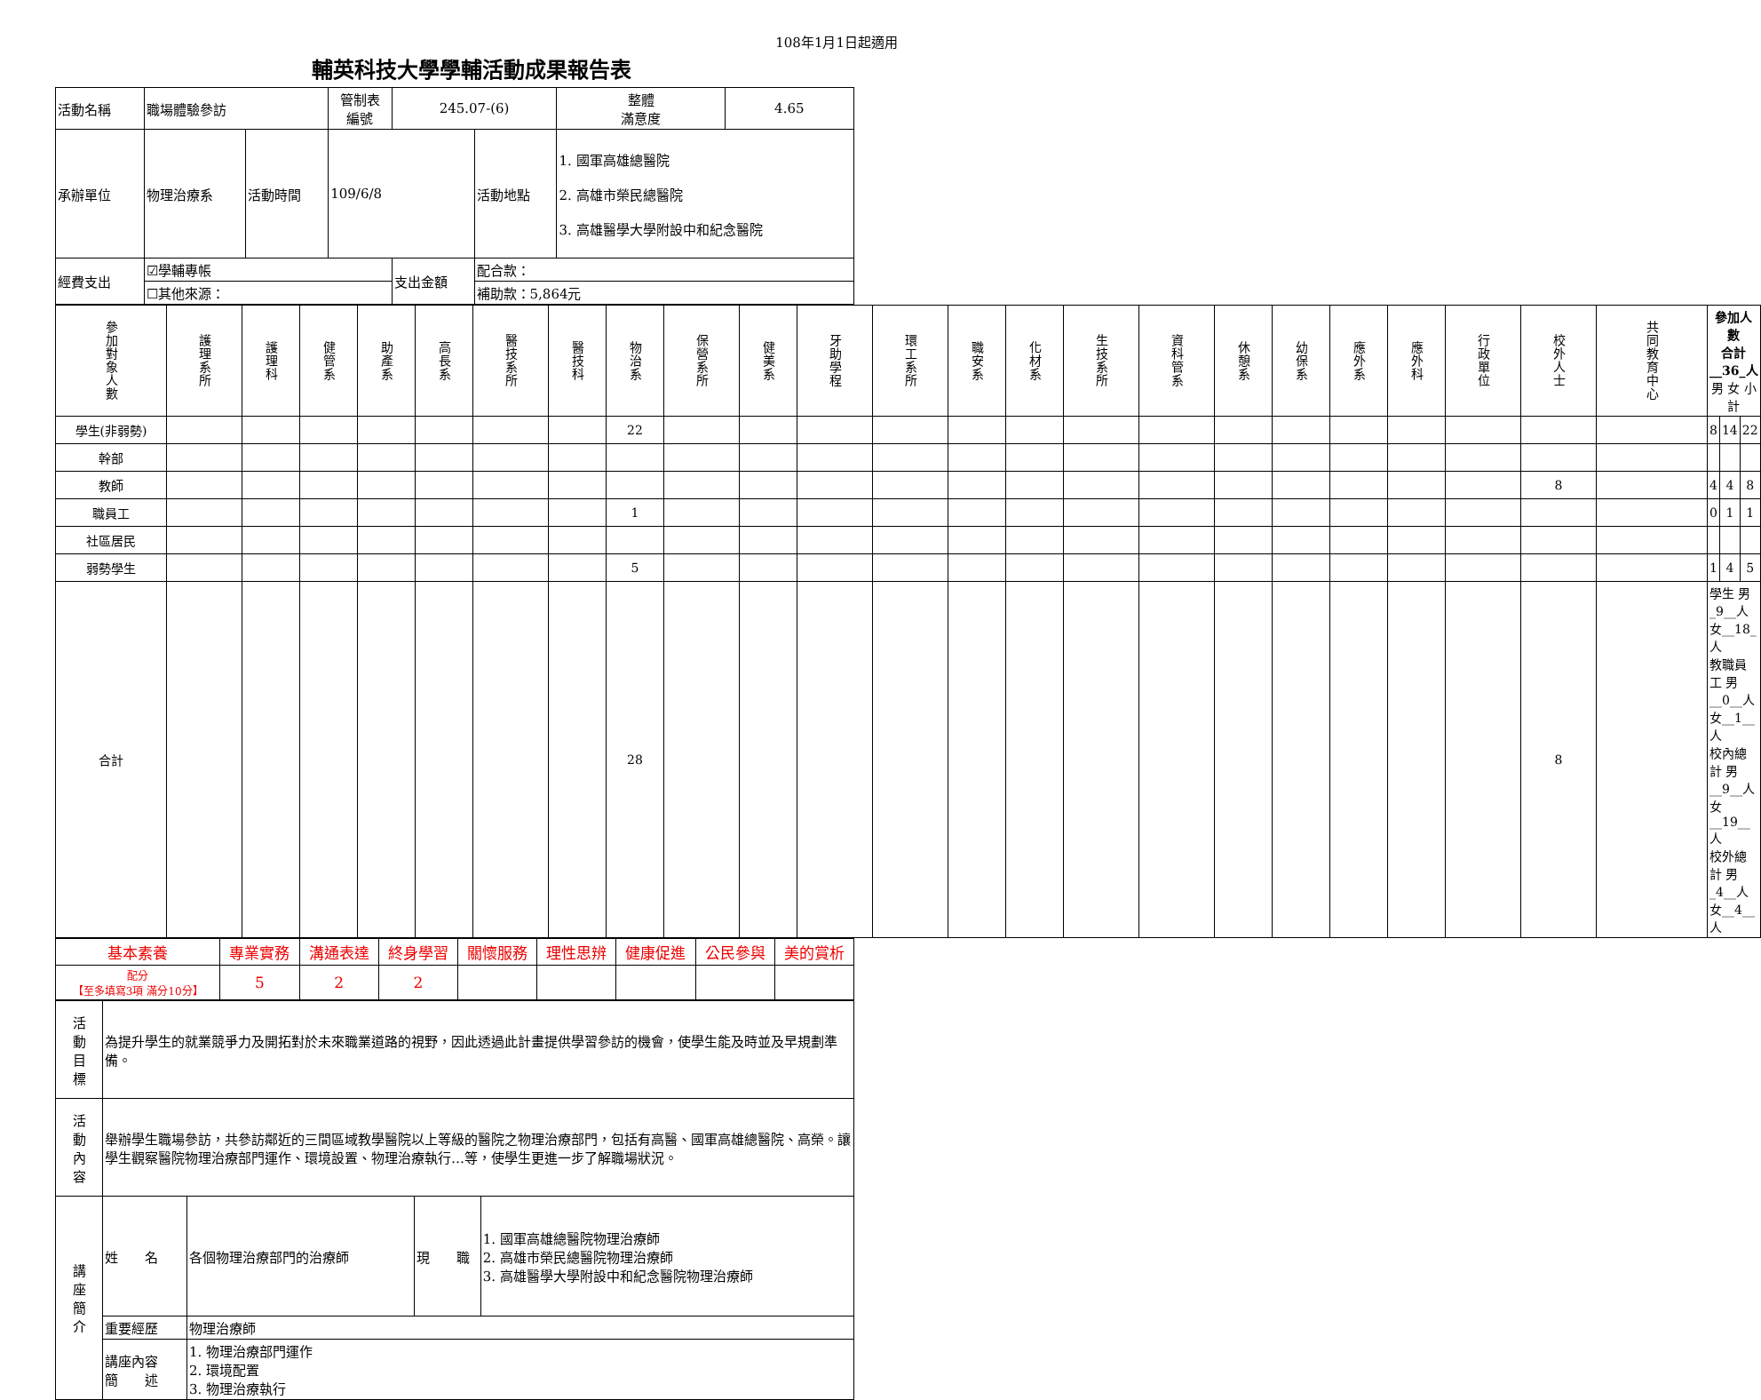108年1月1日起適用
輔英科技大學學輔活動成果報告表
| 活動名稱 | 職場體驗參訪 | | 管制表 編號 | 245.07-(6) | | 整體 滿意度 | 4.65 |
| 承辦單位 | 物理治療系 | 活動時間 | 109/6/8 | | 活動地點 | 1. 國軍高雄總醫院 2. 高雄市榮民總醫院 3. 高雄醫學大學附設中和紀念醫院 | |
| 經費支出 | ☑學輔專帳 | | | 支出金額 | 配合款： | | |
| | ☐其他來源： | | | | 補助款：5,864元 | | |
| 參加對象人數 | 護理系所 | 護理科 | 健管系 | 助產系 | 高長系 | 醫技系所 | 醫技科 | 物治系 | 保營系所 | 健美系 | 牙助學程 | 環工系所 | 職安系 | 化材系 | 生技系所 | 資科管系 | 休憩系 | 幼保系 | 應外系 | 應外科 | 行政單位 | 校外人士 | 共同教育中心 | 參加人數 合計__36_人 男 女 小計 | | |
| 學生(非弱勢) | | | | | | | | 22 | | | | | | | | | | | | | | | | 8 | 14 | 22 |
| 幹部 | | | | | | | | | | | | | | | | | | | | | | | | | | |
| 教師 | | | | | | | | | | | | | | | | | | | | | | 8 | | 4 | 4 | 8 |
| 職員工 | | | | | | | | 1 | | | | | | | | | | | | | | | | 0 | 1 | 1 |
| 社區居民 | | | | | | | | | | | | | | | | | | | | | | | | | | |
| 弱勢學生 | | | | | | | | 5 | | | | | | | | | | | | | | | | 1 | 4 | 5 |
| 合計 | | | | | | | | 28 | | | | | | | | | | | | | | 8 | | 學生 男_9__人 女__18_人 教職員工 男__0__人 女__1__人 校內總計 男__9__人 女__19__人 校外總計 男_4__人 女__4__人 | | |
| 基本素養 | 專業實務 | 溝通表達 | 終身學習 | 關懷服務 | 理性思辨 | 健康促進 | 公民參與 | 美的賞析 |
| 配分 【至多填寫3項 滿分10分】 | 5 | 2 | 2 | | | | | |
| 活 動 目 標 | 為提升學生的就業競爭力及開拓對於未來職業道路的視野，因此透過此計畫提供學習參訪的機會，使學生能及時並及早規劃準備。 | | | |
| 活 動 內 容 | 舉辦學生職場參訪，共參訪鄰近的三間區域教學醫院以上等級的醫院之物理治療部門，包括有高醫、國軍高雄總醫院、高榮。讓學生觀察醫院物理治療部門運作、環境設置、物理治療執行…等，使學生更進一步了解職場狀況。 | | | |
| 講 座 簡 介 | 姓 名 | 各個物理治療部門的治療師 | 現 職 | 1. 國軍高雄總醫院物理治療師 2. 高雄市榮民總醫院物理治療師 3. 高雄醫學大學附設中和紀念醫院物理治療師 |
| | 重要經歷 | 物理治療師 | | |
| | 講座內容 簡 述 | 1. 物理治療部門運作 2. 環境配置 3. 物理治療執行 | | |